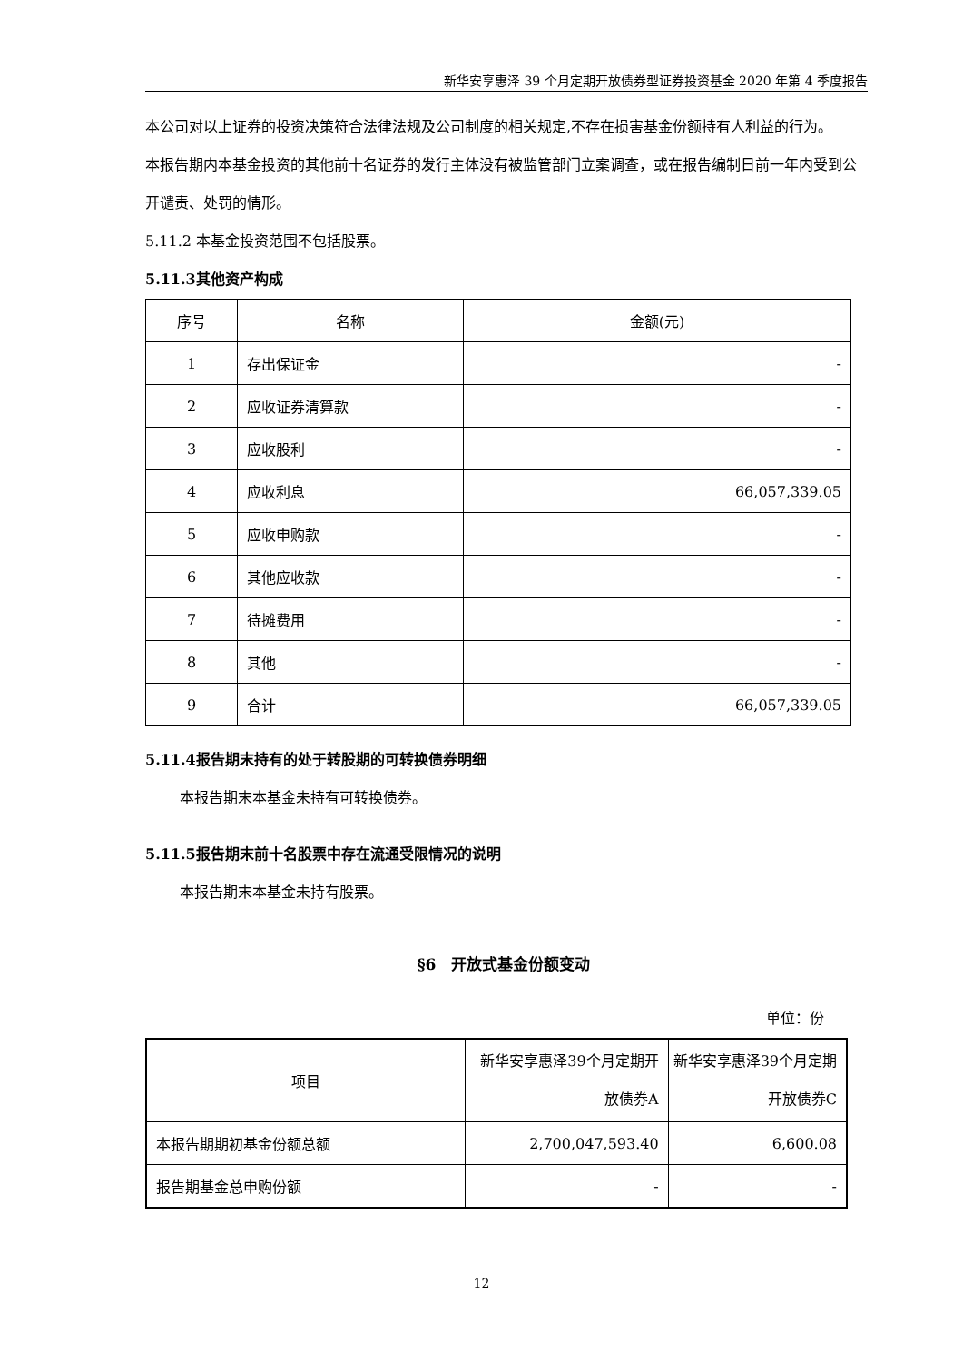新华安享惠泽 39 个月定期开放债券型证券投资基金 2020 年第 4 季度报告
本公司对以上证券的投资决策符合法律法规及公司制度的相关规定,不存在损害基金份额持有人利益的行为。
本报告期内本基金投资的其他前十名证券的发行主体没有被监管部门立案调查，或在报告编制日前一年内受到公开谴责、处罚的情形。
5.11.2 本基金投资范围不包括股票。
5.11.3其他资产构成
| 序号 | 名称 | 金额(元) |
| 1 | 存出保证金 | - |
| 2 | 应收证券清算款 | - |
| 3 | 应收股利 | - |
| 4 | 应收利息 | 66,057,339.05 |
| 5 | 应收申购款 | - |
| 6 | 其他应收款 | - |
| 7 | 待摊费用 | - |
| 8 | 其他 | - |
| 9 | 合计 | 66,057,339.05 |
5.11.4报告期末持有的处于转股期的可转换债券明细
本报告期末本基金未持有可转换债券。
5.11.5报告期末前十名股票中存在流通受限情况的说明
本报告期末本基金未持有股票。
§6　开放式基金份额变动
单位：份
| 项目 | 新华安享惠泽39个月定期开放债券A | 新华安享惠泽39个月定期开放债券C |
| 本报告期期初基金份额总额 | 2,700,047,593.40 | 6,600.08 |
| 报告期基金总申购份额 | - | - |
12